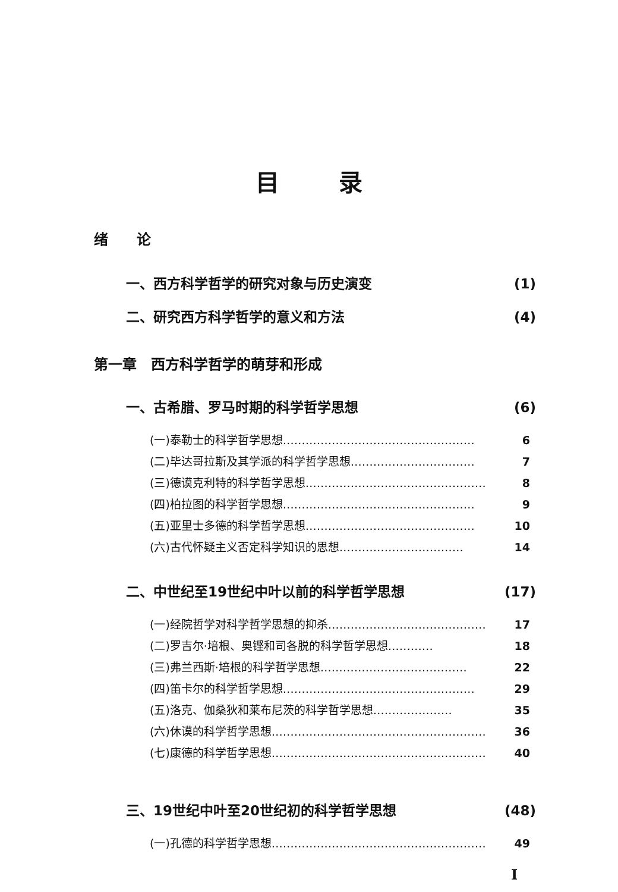目录
绪　　论
一、西方科学哲学的研究对象与历史演变 (1)
二、研究西方科学哲学的意义和方法 (4)
第一章　西方科学哲学的萌芽和形成
一、古希腊、罗马时期的科学哲学思想 (6)
(一)泰勒士的科学哲学思想…………………………………………… 6
(二)毕达哥拉斯及其学派的科学哲学思想…………………………… 7
(三)德谟克利特的科学哲学思想………………………………………… 8
(四)柏拉图的科学哲学思想…………………………………………… 9
(五)亚里士多德的科学哲学思想……………………………………… 10
(六)古代怀疑主义否定科学知识的思想…………………………… 14
二、中世纪至19世纪中叶以前的科学哲学思想 (17)
(一)经院哲学对科学哲学思想的抑杀…………………………………… 17
(二)罗吉尔·培根、奥铿和司各脱的科学哲学思想………… 18
(三)弗兰西斯·培根的科学哲学思想………………………………… 22
(四)笛卡尔的科学哲学思想…………………………………………… 29
(五)洛克、伽桑狄和莱布尼茨的科学哲学思想………………… 35
(六)休谟的科学哲学思想………………………………………………… 36
(七)康德的科学哲学思想………………………………………………… 40
三、19世纪中叶至20世纪初的科学哲学思想 (48)
(一)孔德的科学哲学思想………………………………………………… 49
I